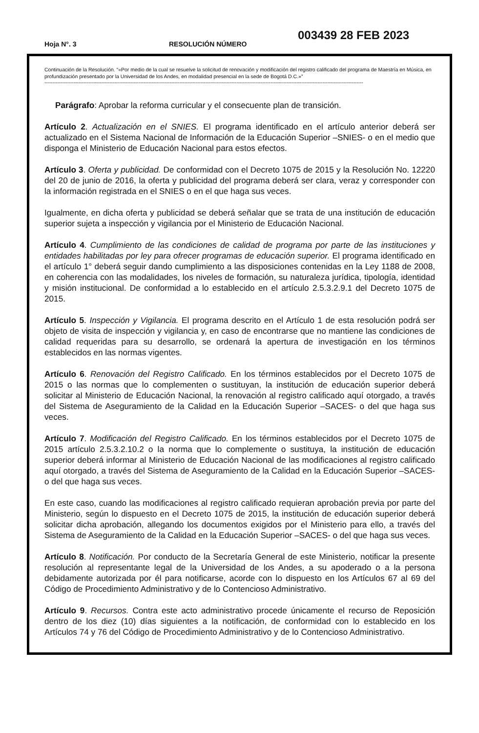Hoja N°. 3 RESOLUCIÓN NÚMERO
003439 28 FEB 2023
Continuación de la Resolución. “«Por medio de la cual se resuelve la solicitud de renovación y modificación del registro calificado del programa de Maestría en Música, en profundización presentado por la Universidad de los Andes, en modalidad presencial en la sede de Bogotá D.C.»”
----------------------------------------------------------------------------------------------------------------------------------------------------------------------------------------------------
Parágrafo: Aprobar la reforma curricular y el consecuente plan de transición.
Artículo 2. Actualización en el SNIES. El programa identificado en el artículo anterior deberá ser actualizado en el Sistema Nacional de Información de la Educación Superior –SNIES- o en el medio que disponga el Ministerio de Educación Nacional para estos efectos.
Artículo 3. Oferta y publicidad. De conformidad con el Decreto 1075 de 2015 y la Resolución No. 12220 del 20 de junio de 2016, la oferta y publicidad del programa deberá ser clara, veraz y corresponder con la información registrada en el SNIES o en el que haga sus veces.
Igualmente, en dicha oferta y publicidad se deberá señalar que se trata de una institución de educación superior sujeta a inspección y vigilancia por el Ministerio de Educación Nacional.
Artículo 4. Cumplimiento de las condiciones de calidad de programa por parte de las instituciones y entidades habilitadas por ley para ofrecer programas de educación superior. El programa identificado en el artículo 1° deberá seguir dando cumplimiento a las disposiciones contenidas en la Ley 1188 de 2008, en coherencia con las modalidades, los niveles de formación, su naturaleza jurídica, tipología, identidad y misión institucional. De conformidad a lo establecido en el artículo 2.5.3.2.9.1 del Decreto 1075 de 2015.
Artículo 5. Inspección y Vigilancia. El programa descrito en el Artículo 1 de esta resolución podrá ser objeto de visita de inspección y vigilancia y, en caso de encontrarse que no mantiene las condiciones de calidad requeridas para su desarrollo, se ordenará la apertura de investigación en los términos establecidos en las normas vigentes.
Artículo 6. Renovación del Registro Calificado. En los términos establecidos por el Decreto 1075 de 2015 o las normas que lo complementen o sustituyan, la institución de educación superior deberá solicitar al Ministerio de Educación Nacional, la renovación al registro calificado aquí otorgado, a través del Sistema de Aseguramiento de la Calidad en la Educación Superior –SACES- o del que haga sus veces.
Artículo 7. Modificación del Registro Calificado. En los términos establecidos por el Decreto 1075 de 2015 artículo 2.5.3.2.10.2 o la norma que lo complemente o sustituya, la institución de educación superior deberá informar al Ministerio de Educación Nacional de las modificaciones al registro calificado aquí otorgado, a través del Sistema de Aseguramiento de la Calidad en la Educación Superior –SACES- o del que haga sus veces.
En este caso, cuando las modificaciones al registro calificado requieran aprobación previa por parte del Ministerio, según lo dispuesto en el Decreto 1075 de 2015, la institución de educación superior deberá solicitar dicha aprobación, allegando los documentos exigidos por el Ministerio para ello, a través del Sistema de Aseguramiento de la Calidad en la Educación Superior –SACES- o del que haga sus veces.
Artículo 8. Notificación. Por conducto de la Secretaría General de este Ministerio, notificar la presente resolución al representante legal de la Universidad de los Andes, a su apoderado o a la persona debidamente autorizada por él para notificarse, acorde con lo dispuesto en los Artículos 67 al 69 del Código de Procedimiento Administrativo y de lo Contencioso Administrativo.
Artículo 9. Recursos. Contra este acto administrativo procede únicamente el recurso de Reposición dentro de los diez (10) días siguientes a la notificación, de conformidad con lo establecido en los Artículos 74 y 76 del Código de Procedimiento Administrativo y de lo Contencioso Administrativo.